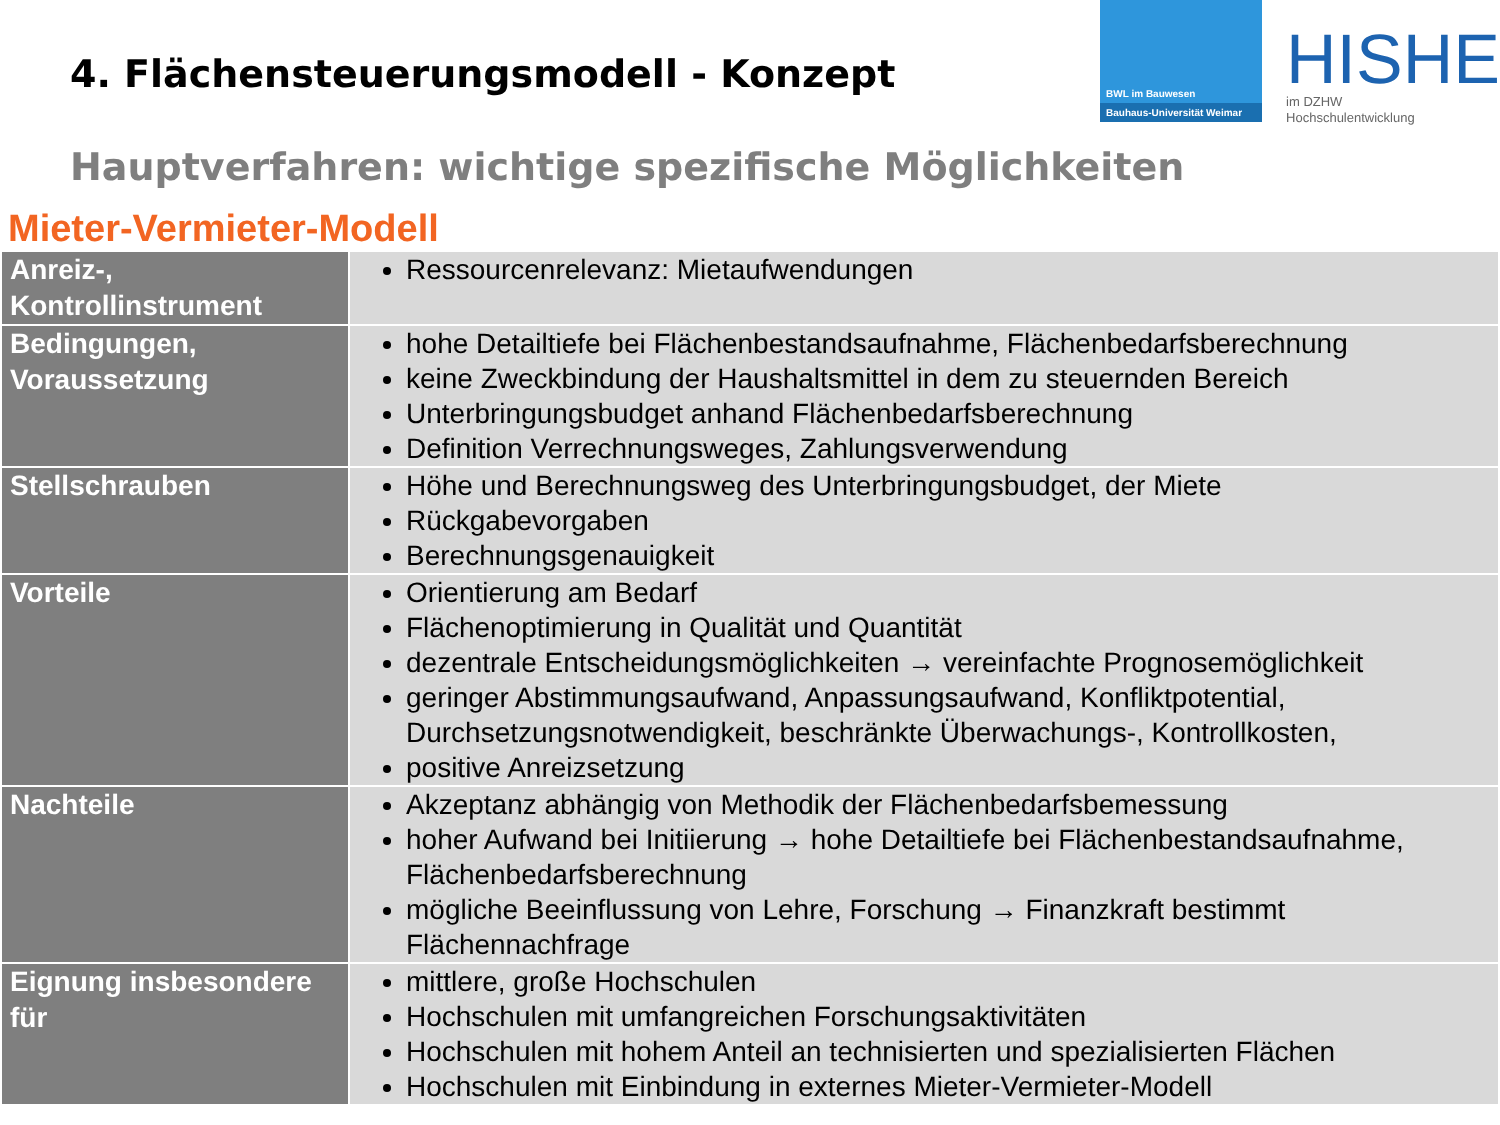4. Flächensteuerungsmodell - Konzept
BWL im Bauwesen
Bauhaus-Universität Weimar
HISHE
im DZHW
Hochschulentwicklung
Hauptverfahren: wichtige spezifische Möglichkeiten
Mieter-Vermieter-Modell
| Anreiz-, Kontrollinstrument | Ressourcenrelevanz: Mietaufwendungen |
| Bedingungen, Voraussetzung | hohe Detailtiefe bei Flächenbestandsaufnahme, Flächenbedarfsberechnung keine Zweckbindung der Haushaltsmittel in dem zu steuernden Bereich Unterbringungsbudget anhand Flächenbedarfsberechnung Definition Verrechnungsweges, Zahlungsverwendung |
| Stellschrauben | Höhe und Berechnungsweg des Unterbringungsbudget, der Miete Rückgabevorgaben Berechnungsgenauigkeit |
| Vorteile | Orientierung am Bedarf Flächenoptimierung in Qualität und Quantität dezentrale Entscheidungsmöglichkeiten → vereinfachte Prognosemöglichkeit geringer Abstimmungsaufwand, Anpassungsaufwand, Konfliktpotential, Durchsetzungsnotwendigkeit, beschränkte Überwachungs-, Kontrollkosten, positive Anreizsetzung |
| Nachteile | Akzeptanz abhängig von Methodik der Flächenbedarfsbemessung hoher Aufwand bei Initiierung → hohe Detailtiefe bei Flächenbestandsaufnahme, Flächenbedarfsberechnung mögliche Beeinflussung von Lehre, Forschung → Finanzkraft bestimmt Flächennachfrage |
| Eignung insbesondere für | mittlere, große Hochschulen Hochschulen mit umfangreichen Forschungsaktivitäten Hochschulen mit hohem Anteil an technisierten und spezialisierten Flächen Hochschulen mit Einbindung in externes Mieter-Vermieter-Modell |